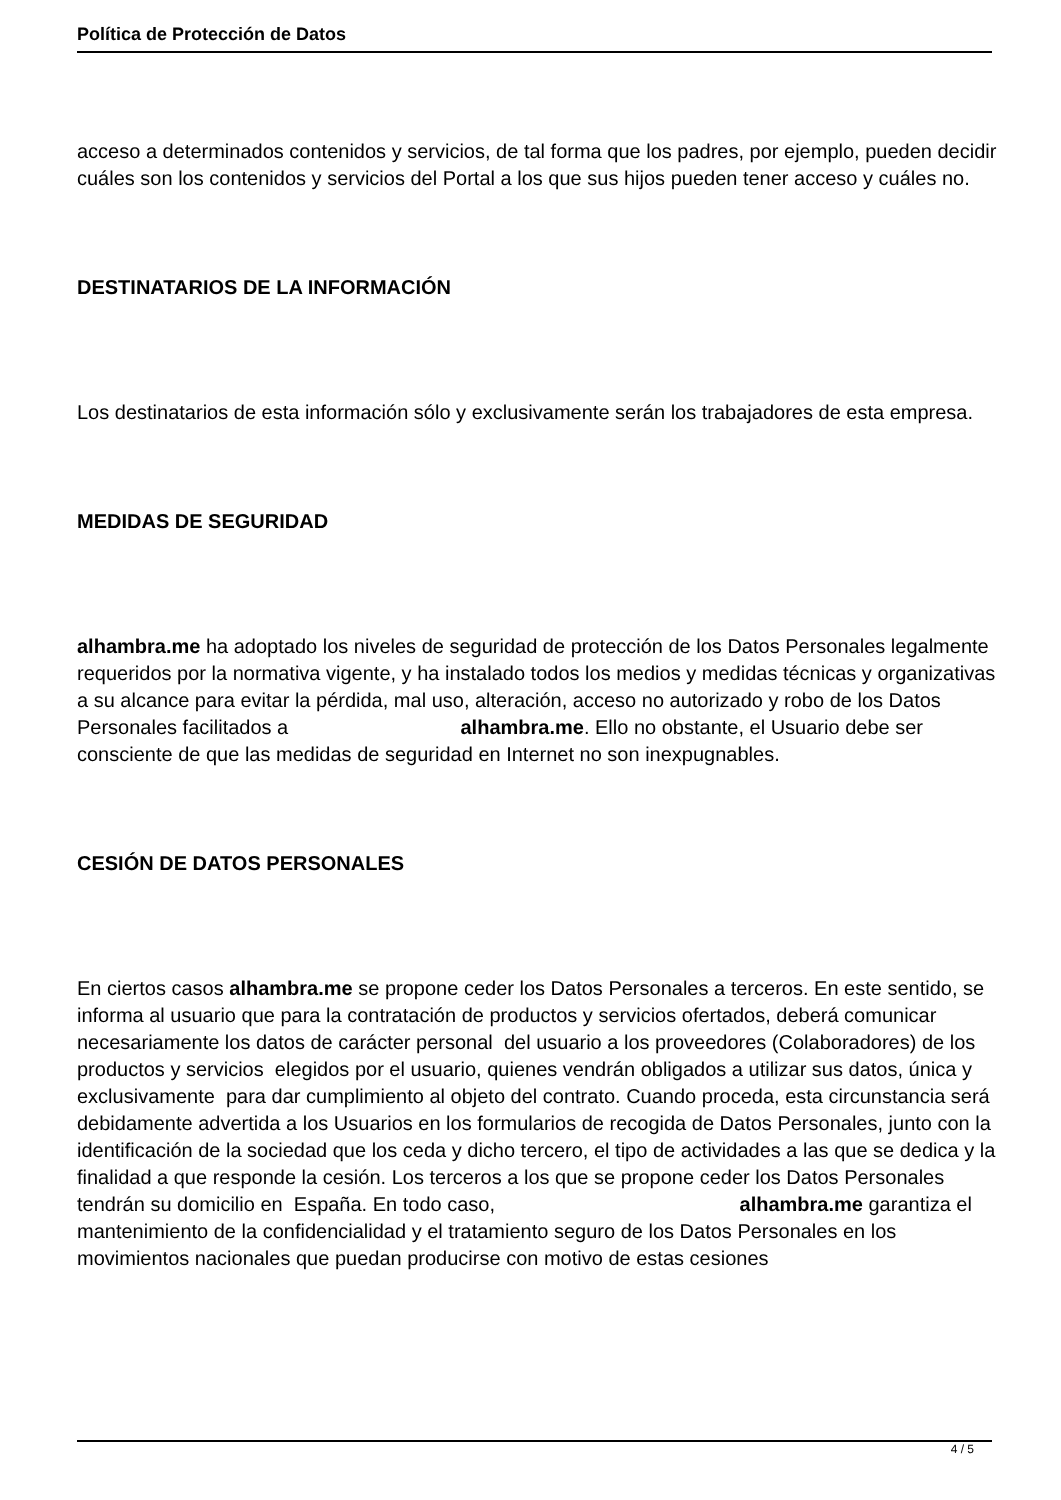Política de Protección de Datos
acceso a determinados contenidos y servicios, de tal forma que los padres, por ejemplo, pueden decidir cuáles son los contenidos y servicios del Portal a los que sus hijos pueden tener acceso y cuáles no.
DESTINATARIOS DE LA INFORMACIÓN
Los destinatarios de esta información sólo y exclusivamente serán los trabajadores de esta empresa.
MEDIDAS DE SEGURIDAD
alhambra.me ha adoptado los niveles de seguridad de protección de los Datos Personales legalmente requeridos por la normativa vigente, y ha instalado todos los medios y medidas técnicas y organizativas a su alcance para evitar la pérdida, mal uso, alteración, acceso no autorizado y robo de los Datos Personales facilitados a alhambra.me. Ello no obstante, el Usuario debe ser consciente de que las medidas de seguridad en Internet no son inexpugnables.
CESIÓN DE DATOS PERSONALES
En ciertos casos alhambra.me se propone ceder los Datos Personales a terceros. En este sentido, se informa al usuario que para la contratación de productos y servicios ofertados, deberá comunicar necesariamente los datos de carácter personal del usuario a los proveedores (Colaboradores) de los productos y servicios elegidos por el usuario, quienes vendrán obligados a utilizar sus datos, única y exclusivamente para dar cumplimiento al objeto del contrato. Cuando proceda, esta circunstancia será debidamente advertida a los Usuarios en los formularios de recogida de Datos Personales, junto con la identificación de la sociedad que los ceda y dicho tercero, el tipo de actividades a las que se dedica y la finalidad a que responde la cesión. Los terceros a los que se propone ceder los Datos Personales tendrán su domicilio en España. En todo caso, alhambra.me garantiza el mantenimiento de la confidencialidad y el tratamiento seguro de los Datos Personales en los movimientos nacionales que puedan producirse con motivo de estas cesiones
4 / 5